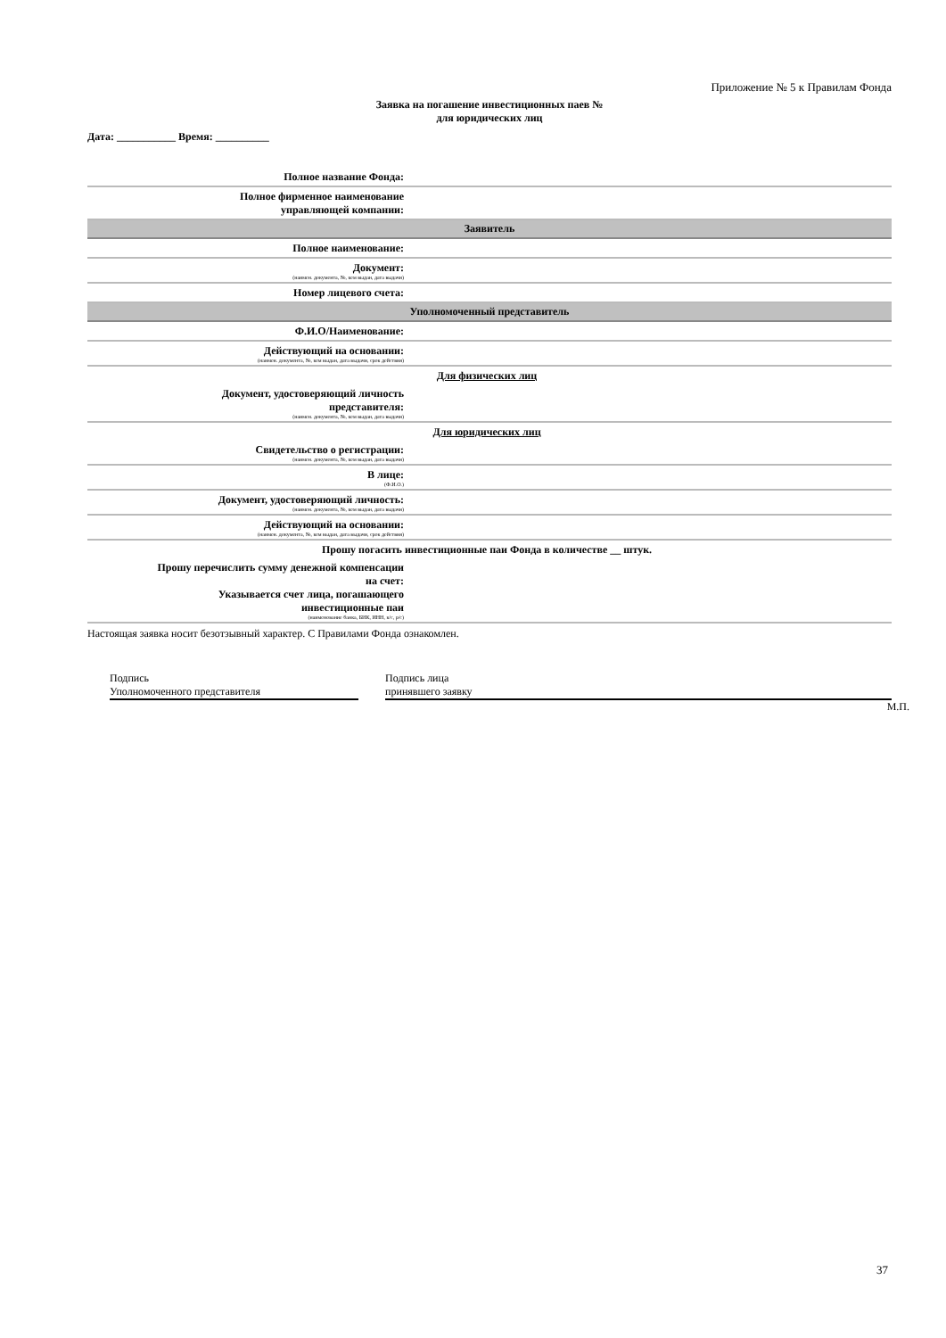Приложение № 5 к Правилам Фонда
Заявка на погашение инвестиционных паев №
для юридических лиц
Дата: ___________ Время: __________
| Полное название Фонда: | |
| Полное фирменное наименование управляющей компании: | |
| Заявитель | |
| Полное наименование: | |
| Документ: (наимен. документа, №, кем выдан, дата выдачи) | |
| Номер лицевого счета: | |
| Уполномоченный представитель | |
| Ф.И.О/Наименование: | |
| Действующий на основании: (наимен. документа, №, кем выдан, дата выдачи, срок действия) | |
| Для физических лиц | |
| Документ, удостоверяющий личность представителя: (наимен. документа, №, кем выдан, дата выдачи) | |
| Для юридических лиц | |
| Свидетельство о регистрации: (наимен. документа, №, кем выдан, дата выдачи) | |
| В лице: (Ф.И.О.) | |
| Документ, удостоверяющий личность: (наимен. документа, №, кем выдан, дата выдачи) | |
| Действующий на основании: (наимен. документа, №, кем выдан, дата выдачи, срок действия) | |
| Прошу погасить инвестиционные паи Фонда в количестве __ штук. | |
| Прошу перечислить сумму денежной компенсации на счет: Указывается счет лица, погашающего инвестиционные паи (наименование банка, БИК, ИНН, к/с, р/с) | |
Настоящая заявка носит безотзывный характер. С Правилами Фонда ознакомлен.
Подпись
Уполномоченного представителя
Подпись лица
принявшего заявку
М.П.
37